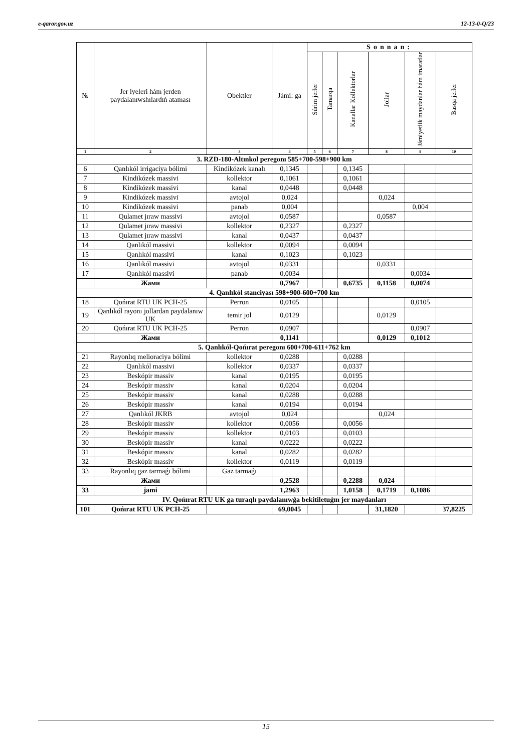e-qaror.gov.uz 12-13-0-Q/23
| № | Jer iyeleri hám jerden paydalanıwshılardıń ataması | Obektler | Jámi: ga | Sonnan: | | | | | |
| --- | --- | --- | --- | --- | --- | --- | --- | --- | --- |
| | | | | Súrim jerler | Tamarqa | Kanallar Kollektorlar | Jollar | Jámiyetlik maydanlar hám imaratlar | Basqa jerler |
| 1 | 2 | 3 | 4 | 5 | 6 | 7 | 8 | 9 | 10 |
| 3. RZD-180-Altınkol peregonı 585+700-598+900 km | | | | | | | | | |
| 6 | Qanlıkól irrigaciya bólimi | Kindikózek kanalı | 0,1345 | | | 0,1345 | | | |
| 7 | Kindikózek massivi | kollektor | 0,1061 | | | 0,1061 | | | |
| 8 | Kindikózek massivi | kanal | 0,0448 | | | 0,0448 | | | |
| 9 | Kindikózek massivi | avtojol | 0,024 | | | | 0,024 | | |
| 10 | Kindikózek massivi | panab | 0,004 | | | | | 0,004 | |
| 11 | Qulamet jıraw massivi | avtojol | 0,0587 | | | | 0,0587 | | |
| 12 | Qulamet jıraw massivi | kollektor | 0,2327 | | | 0,2327 | | | |
| 13 | Qulamet jıraw massivi | kanal | 0,0437 | | | 0,0437 | | | |
| 14 | Qanlıkól massivi | kollektor | 0,0094 | | | 0,0094 | | | |
| 15 | Qanlıkól massivi | kanal | 0,1023 | | | 0,1023 | | | |
| 16 | Qanlıkól massivi | avtojol | 0,0331 | | | | 0,0331 | | |
| 17 | Qanlıkól massivi | panab | 0,0034 | | | | | 0,0034 | |
| | Жами | | 0,7967 | | | 0,6735 | 0,1158 | 0,0074 | |
| 4. Qanlıkól stanciyası 598+900-600+700 km | | | | | | | | | |
| 18 | Qońırat RTU UK PCH-25 | Perron | 0,0105 | | | | | 0,0105 | |
| 19 | Qanlıkól rayonı jollardan paydalanıw UK | temir jol | 0,0129 | | | | 0,0129 | | |
| 20 | Qońırat RTU UK PCH-25 | Perron | 0,0907 | | | | | 0,0907 | |
| | Жами | | 0,1141 | | | | 0,0129 | 0,1012 | |
| 5. Qanlıkól-Qońırat peregonı 600+700-611+762 km | | | | | | | | | |
| 21 | Rayonlıq melioraciya bólimi | kollektor | 0,0288 | | | 0,0288 | | | |
| 22 | Qanlıkól massivi | kollektor | 0,0337 | | | 0,0337 | | | |
| 23 | Beskópir massiv | kanal | 0,0195 | | | 0,0195 | | | |
| 24 | Beskópir massiv | kanal | 0,0204 | | | 0,0204 | | | |
| 25 | Beskópir massiv | kanal | 0,0288 | | | 0,0288 | | | |
| 26 | Beskópir massiv | kanal | 0,0194 | | | 0,0194 | | | |
| 27 | Qanlıkól JKRB | avtojol | 0,024 | | | | 0,024 | | |
| 28 | Beskópir massiv | kollektor | 0,0056 | | | 0,0056 | | | |
| 29 | Beskópir massiv | kollektor | 0,0103 | | | 0,0103 | | | |
| 30 | Beskópir massiv | kanal | 0,0222 | | | 0,0222 | | | |
| 31 | Beskópir massiv | kanal | 0,0282 | | | 0,0282 | | | |
| 32 | Beskópir massiv | kollektor | 0,0119 | | | 0,0119 | | | |
| 33 | Rayonlıq gaz tarmaǵı bólimi | Gaz tarmaǵı | | | | | | | |
| | Жами | | 0,2528 | | | 0,2288 | 0,024 | | |
| 33 | jami | | 1,2963 | | | 1,0158 | 0,1719 | 0,1086 | |
| IV. Qońırat RTU UK ga turaqlı paydalanıwǵa bekitiletuǵın jer maydanları | | | | | | | | | |
| 101 | Qońırat RTU UK PCH-25 | | 69,0045 | | | | 31,1820 | | 37,8225 |
15